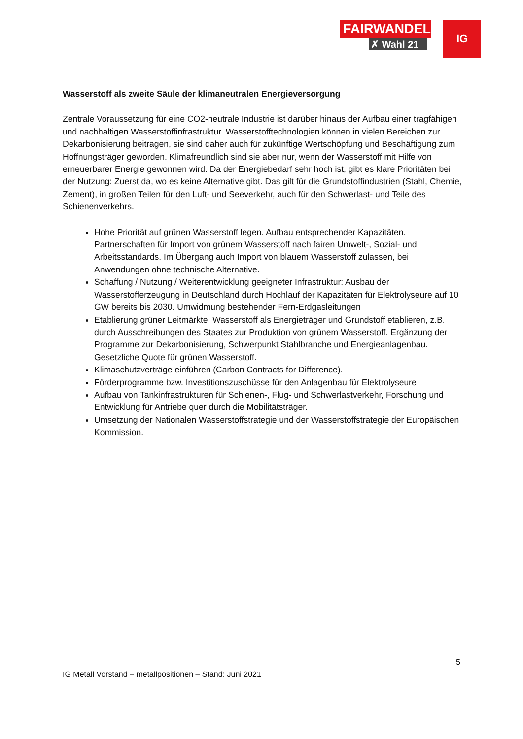FAIRWANDEL
✗ Wahl 21
IG
Wasserstoff als zweite Säule der klimaneutralen Energieversorgung
Zentrale Voraussetzung für eine CO2-neutrale Industrie ist darüber hinaus der Aufbau einer tragfähigen und nachhaltigen Wasserstoffinfrastruktur. Wasserstofftechnologien können in vielen Bereichen zur Dekarbonisierung beitragen, sie sind daher auch für zukünftige Wertschöpfung und Beschäftigung zum Hoffnungsträger geworden. Klimafreundlich sind sie aber nur, wenn der Wasserstoff mit Hilfe von erneuerbarer Energie gewonnen wird. Da der Energiebedarf sehr hoch ist, gibt es klare Prioritäten bei der Nutzung: Zuerst da, wo es keine Alternative gibt. Das gilt für die Grundstoffindustrien (Stahl, Chemie, Zement), in großen Teilen für den Luft- und Seeverkehr, auch für den Schwerlast- und Teile des Schienenverkehrs.
Hohe Priorität auf grünen Wasserstoff legen. Aufbau entsprechender Kapazitäten. Partnerschaften für Import von grünem Wasserstoff nach fairen Umwelt-, Sozial- und Arbeitsstandards. Im Übergang auch Import von blauem Wasserstoff zulassen, bei Anwendungen ohne technische Alternative.
Schaffung / Nutzung / Weiterentwicklung geeigneter Infrastruktur: Ausbau der Wasserstofferzeugung in Deutschland durch Hochlauf der Kapazitäten für Elektrolyseure auf 10 GW bereits bis 2030. Umwidmung bestehender Fern-Erdgasleitungen
Etablierung grüner Leitmärkte, Wasserstoff als Energieträger und Grundstoff etablieren, z.B. durch Ausschreibungen des Staates zur Produktion von grünem Wasserstoff. Ergänzung der Programme zur Dekarbonisierung, Schwerpunkt Stahlbranche und Energieanlagenbau. Gesetzliche Quote für grünen Wasserstoff.
Klimaschutzverträge einführen (Carbon Contracts for Difference).
Förderprogramme bzw. Investitionszuschüsse für den Anlagenbau für Elektrolyseure
Aufbau von Tankinfrastrukturen für Schienen-, Flug- und Schwerlastverkehr, Forschung und Entwicklung für Antriebe quer durch die Mobilitätsträger.
Umsetzung der Nationalen Wasserstoffstrategie und der Wasserstoffstrategie der Europäischen Kommission.
5
IG Metall Vorstand – metallpositionen – Stand: Juni 2021